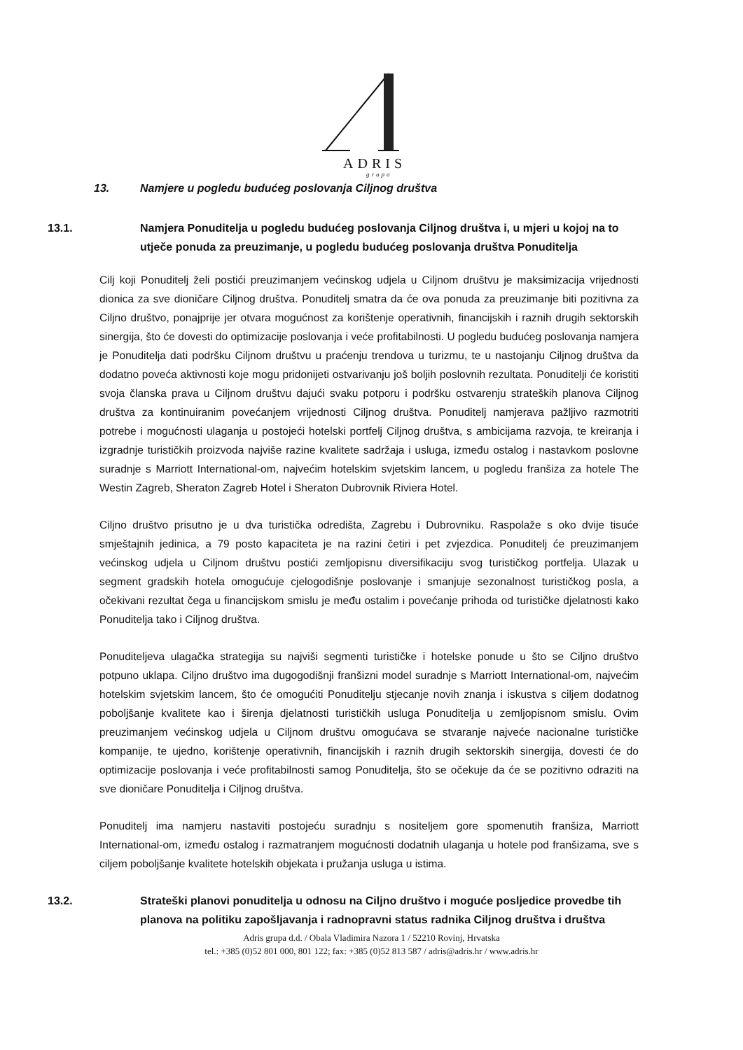ADRIS
grupa
13. Namjere u pogledu budućeg poslovanja Ciljnog društva
13.1. Namjera Ponuditelja u pogledu budućeg poslovanja Ciljnog društva i, u mjeri u kojoj na to utječe ponuda za preuzimanje, u pogledu budućeg poslovanja društva Ponuditelja
Cilj koji Ponuditelj želi postići preuzimanjem većinskog udjela u Ciljnom društvu je maksimizacija vrijednosti dionica za sve dioničare Ciljnog društva. Ponuditelj smatra da će ova ponuda za preuzimanje biti pozitivna za Ciljno društvo, ponajprije jer otvara mogućnost za korištenje operativnih, financijskih i raznih drugih sektorskih sinergija, što će dovesti do optimizacije poslovanja i veće profitabilnosti. U pogledu budućeg poslovanja namjera je Ponuditelja dati podršku Ciljnom društvu u praćenju trendova u turizmu, te u nastojanju Ciljnog društva da dodatno poveća aktivnosti koje mogu pridonijeti ostvarivanju još boljih poslovnih rezultata. Ponuditelji će koristiti svoja članska prava u Ciljnom društvu dajući svaku potporu i podršku ostvarenju strateških planova Ciljnog društva za kontinuiranim povećanjem vrijednosti Ciljnog društva. Ponuditelj namjerava pažljivo razmotriti potrebe i mogućnosti ulaganja u postojeći hotelski portfelj Ciljnog društva, s ambicijama razvoja, te kreiranja i izgradnje turističkih proizvoda najviše razine kvalitete sadržaja i usluga, između ostalog i nastavkom poslovne suradnje s Marriott International-om, najvećim hotelskim svjetskim lancem, u pogledu franšiza za hotele The Westin Zagreb, Sheraton Zagreb Hotel i Sheraton Dubrovnik Riviera Hotel.
Ciljno društvo prisutno je u dva turistička odredišta, Zagrebu i Dubrovniku. Raspolaže s oko dvije tisuće smještajnih jedinica, a 79 posto kapaciteta je na razini četiri i pet zvjezdica. Ponuditelj će preuzimanjem većinskog udjela u Ciljnom društvu postići zemljopisnu diversifikaciju svog turističkog portfelja. Ulazak u segment gradskih hotela omogućuje cjelogodišnje poslovanje i smanjuje sezonalnost turističkog posla, a očekivani rezultat čega u financijskom smislu je među ostalim i povećanje prihoda od turističke djelatnosti kako Ponuditelja tako i Ciljnog društva.
Ponuditeljeva ulagačka strategija su najviši segmenti turističke i hotelske ponude u što se Ciljno društvo potpuno uklapa. Ciljno društvo ima dugogodišnji franšizni model suradnje s Marriott International-om, najvećim hotelskim svjetskim lancem, što će omogućiti Ponuditelju stjecanje novih znanja i iskustva s ciljem dodatnog poboljšanje kvalitete kao i širenja djelatnosti turističkih usluga Ponuditelja u zemljopisnom smislu. Ovim preuzimanjem većinskog udjela u Ciljnom društvu omogućava se stvaranje najveće nacionalne turističke kompanije, te ujedno, korištenje operativnih, financijskih i raznih drugih sektorskih sinergija, dovesti će do optimizacije poslovanja i veće profitabilnosti samog Ponuditelja, što se očekuje da će se pozitivno odraziti na sve dioničare Ponuditelja i Ciljnog društva.
Ponuditelj ima namjeru nastaviti postojeću suradnju s nositeljem gore spomenutih franšiza, Marriott International-om, između ostalog i razmatranjem mogućnosti dodatnih ulaganja u hotele pod franšizama, sve s ciljem poboljšanje kvalitete hotelskih objekata i pružanja usluga u istima.
13.2. Strateški planovi ponuditelja u odnosu na Ciljno društvo i moguće posljedice provedbe tih planova na politiku zapošljavanja i radnopravni status radnika Ciljnog društva i društva
Adris grupa d.d. / Obala Vladimira Nazora 1 / 52210 Rovinj, Hrvatska
tel.: +385 (0)52 801 000, 801 122; fax: +385 (0)52 813 587 / adris@adris.hr / www.adris.hr